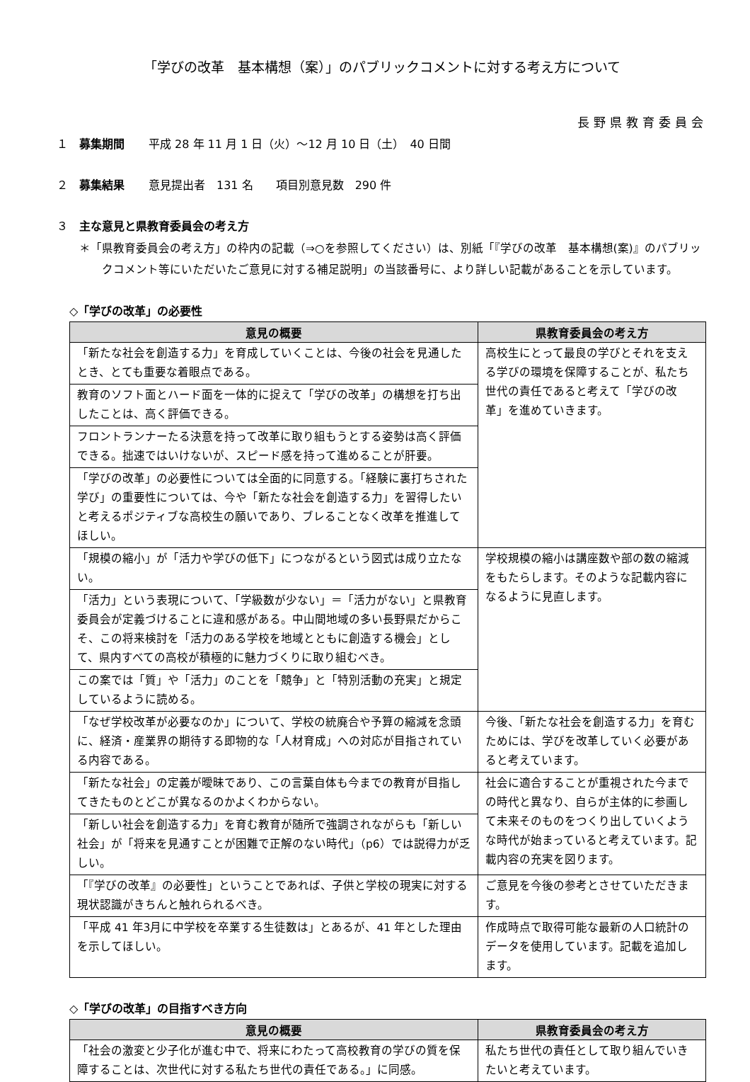「学びの改革　基本構想（案）」のパブリックコメントに対する考え方について
長野県教育委員会
１　募集期間 平成 28 年 11 月 1 日（火）～12 月 10 日（土）　40 日間
２　募集結果 意見提出者　131 名　　項目別意見数　290 件
３　主な意見と県教育委員会の考え方
＊「県教育委員会の考え方」の枠内の記載（⇒○を参照してください）は、別紙「『学びの改革　基本構想(案)』のパブリックコメント等にいただいたご意見に対する補足説明」の当該番号に、より詳しい記載があることを示しています。
◇「学びの改革」の必要性
| 意見の概要 | 県教育委員会の考え方 |
| --- | --- |
| 「新たな社会を創造する力」を育成していくことは、今後の社会を見通したとき、とても重要な着眼点である。 | 高校生にとって最良の学びとそれを支える学びの環境を保障することが、私たち世代の責任であると考えて「学びの改革」を進めていきます。 |
| 教育のソフト面とハード面を一体的に捉えて「学びの改革」の構想を打ち出したことは、高く評価できる。 | |
| フロントランナーたる決意を持って改革に取り組もうとする姿勢は高く評価できる。拙速ではいけないが、スピード感を持って進めることが肝要。 | |
| 「学びの改革」の必要性については全面的に同意する。「経験に裏打ちされた学び」の重要性については、今や「新たな社会を創造する力」を習得したいと考えるポジティブな高校生の願いであり、ブレることなく改革を推進してほしい。 | |
| 「規模の縮小」が「活力や学びの低下」につながるという図式は成り立たない。 | 学校規模の縮小は講座数や部の数の縮減をもたらします。そのような記載内容になるように見直します。 |
| 「活力」という表現について、「学級数が少ない」＝「活力がない」と県教育委員会が定義づけることに違和感がある。中山間地域の多い長野県だからこそ、この将来検討を「活力のある学校を地域とともに創造する機会」として、県内すべての高校が積極的に魅力づくりに取り組むべき。 | |
| この案では「質」や「活力」のことを「競争」と「特別活動の充実」と規定しているように読める。 | |
| 「なぜ学校改革が必要なのか」について、学校の統廃合や予算の縮減を念頭に、経済・産業界の期待する即物的な「人材育成」への対応が目指されている内容である。 | 今後、「新たな社会を創造する力」を育むためには、学びを改革していく必要があると考えています。 |
| 「新たな社会」の定義が曖昧であり、この言葉自体も今までの教育が目指してきたものとどこが異なるのかよくわからない。 | 社会に適合することが重視された今までの時代と異なり、自らが主体的に参画して未来そのものをつくり出していくような時代が始まっていると考えています。記載内容の充実を図ります。 |
| 「新しい社会を創造する力」を育む教育が随所で強調されながらも「新しい社会」が「将来を見通すことが困難で正解のない時代」（p6）では説得力が乏しい。 | |
| 「『学びの改革』の必要性」ということであれば、子供と学校の現実に対する現状認識がきちんと触れられるべき。 | ご意見を今後の参考とさせていただきます。 |
| 「平成 41 年3月に中学校を卒業する生徒数は」とあるが、41 年とした理由を示してほしい。 | 作成時点で取得可能な最新の人口統計のデータを使用しています。記載を追加します。 |
◇「学びの改革」の目指すべき方向
| 意見の概要 | 県教育委員会の考え方 |
| --- | --- |
| 「社会の激変と少子化が進む中で、将来にわたって高校教育の学びの質を保障することは、次世代に対する私たち世代の責任である。」に同感。 | 私たち世代の責任として取り組んでいきたいと考えています。 |